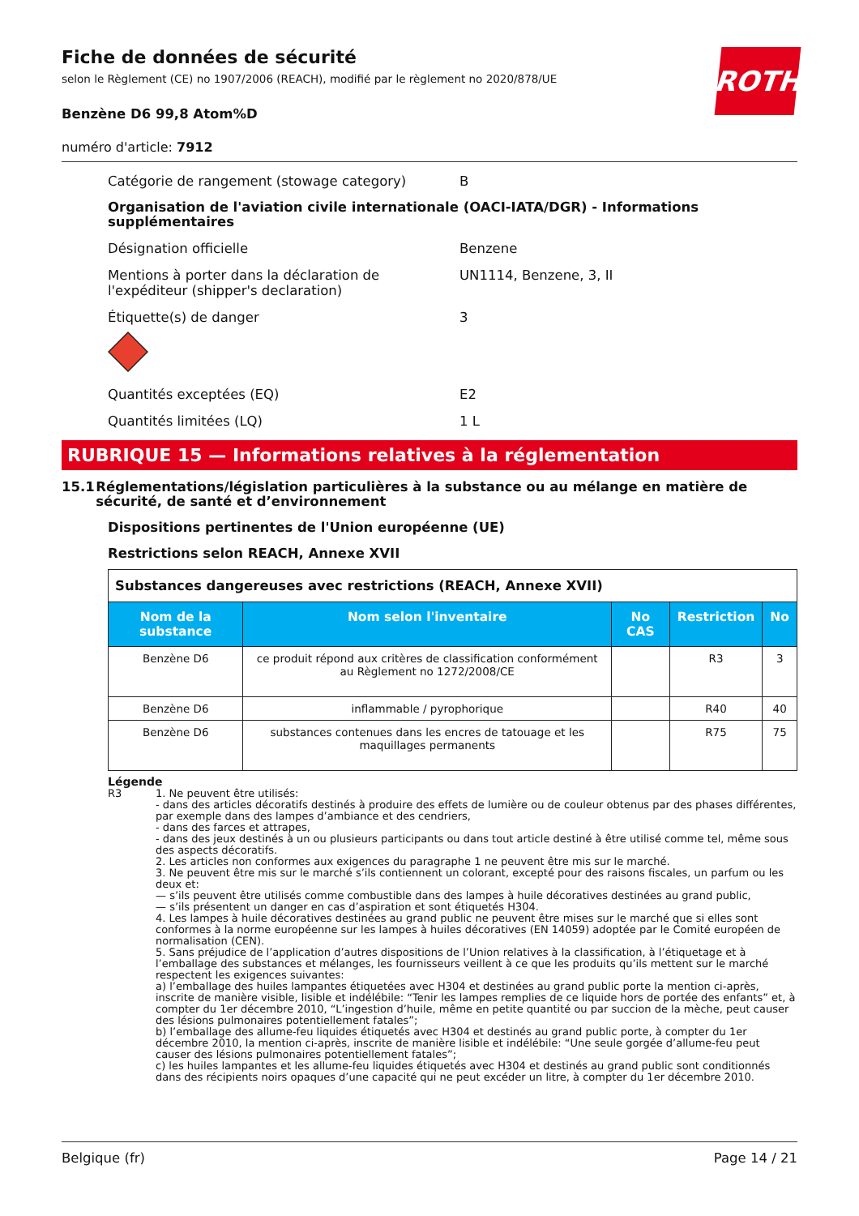Fiche de données de sécurité
selon le Règlement (CE) no 1907/2006 (REACH), modifié par le règlement no 2020/878/UE
ROTH
Benzène D6 99,8 Atom%D
numéro d'article: 7912
Catégorie de rangement (stowage category) B
Organisation de l'aviation civile internationale (OACI-IATA/DGR) - Informations supplémentaires
Désignation officielle Benzene
Mentions à porter dans la déclaration de l'expéditeur (shipper's declaration)
UN1114, Benzene, 3, II
Étiquette(s) de danger 3
Quantités exceptées (EQ) E2
Quantités limitées (LQ) 1 L
RUBRIQUE 15 — Informations relatives à la réglementation
15.1 Réglementations/législation particulières à la substance ou au mélange en matière de sécurité, de santé et d’environnement
Dispositions pertinentes de l'Union européenne (UE)
Restrictions selon REACH, Annexe XVII
| Substances dangereuses avec restrictions (REACH, Annexe XVII) | | | | |
| Nom de la substance | Nom selon l'inventaire | No CAS | Restriction | No |
| Benzène D6 | ce produit répond aux critères de classification conformément au Règlement no 1272/2008/CE | | R3 | 3 |
| Benzène D6 | inflammable / pyrophorique | | R40 | 40 |
| Benzène D6 | substances contenues dans les encres de tatouage et les maquillages permanents | | R75 | 75 |
Légende
R3 1. Ne peuvent être utilisés:
- dans des articles décoratifs destinés à produire des effets de lumière ou de couleur obtenus par des phases différentes, par exemple dans des lampes d’ambiance et des cendriers,
- dans des farces et attrapes,
- dans des jeux destinés à un ou plusieurs participants ou dans tout article destiné à être utilisé comme tel, même sous des aspects décoratifs.
2. Les articles non conformes aux exigences du paragraphe 1 ne peuvent être mis sur le marché.
3. Ne peuvent être mis sur le marché s’ils contiennent un colorant, excepté pour des raisons fiscales, un parfum ou les deux et:
— s’ils peuvent être utilisés comme combustible dans des lampes à huile décoratives destinées au grand public,
— s’ils présentent un danger en cas d’aspiration et sont étiquetés H304.
4. Les lampes à huile décoratives destinées au grand public ne peuvent être mises sur le marché que si elles sont conformes à la norme européenne sur les lampes à huiles décoratives (EN 14059) adoptée par le Comité européen de normalisation (CEN).
5. Sans préjudice de l’application d’autres dispositions de l’Union relatives à la classification, à l’étiquetage et à l’emballage des substances et mélanges, les fournisseurs veillent à ce que les produits qu’ils mettent sur le marché respectent les exigences suivantes:
a) l’emballage des huiles lampantes étiquetées avec H304 et destinées au grand public porte la mention ci-après, inscrite de manière visible, lisible et indélébile: “Tenir les lampes remplies de ce liquide hors de portée des enfants” et, à compter du 1er décembre 2010, “L’ingestion d’huile, même en petite quantité ou par succion de la mèche, peut causer des lésions pulmonaires potentiellement fatales”;
b) l’emballage des allume-feu liquides étiquetés avec H304 et destinés au grand public porte, à compter du 1er décembre 2010, la mention ci-après, inscrite de manière lisible et indélébile: “Une seule gorgée d’allume-feu peut causer des lésions pulmonaires potentiellement fatales”;
c) les huiles lampantes et les allume-feu liquides étiquetés avec H304 et destinés au grand public sont conditionnés dans des récipients noirs opaques d’une capacité qui ne peut excéder un litre, à compter du 1er décembre 2010.
Belgique (fr) Page 14 / 21